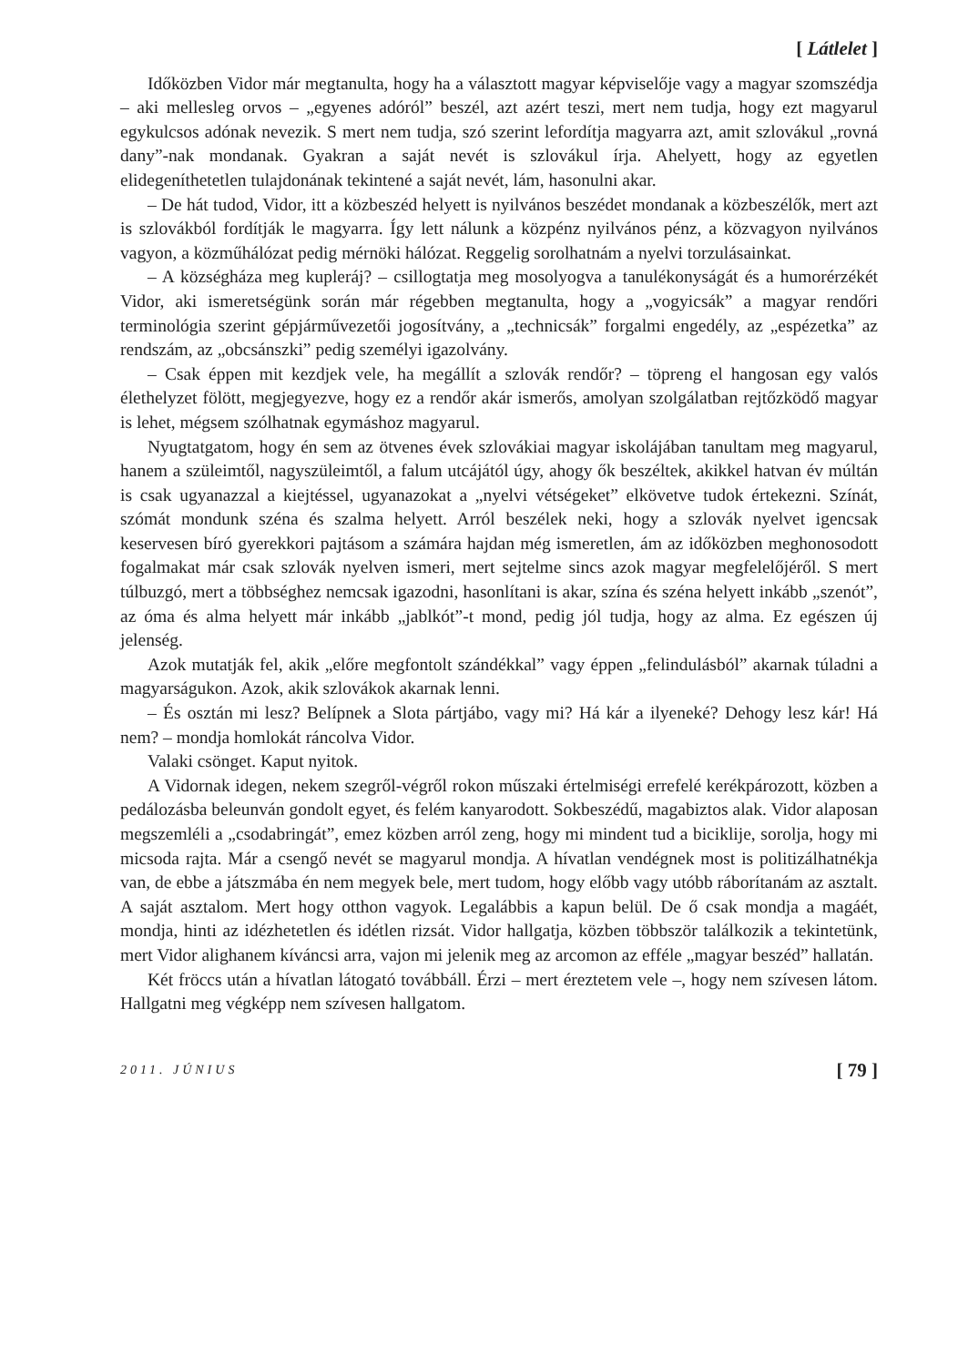[ Látlelet ]
Időközben Vidor már megtanulta, hogy ha a választott magyar képviselője vagy a magyar szomszédja – aki mellesleg orvos – „egyenes adóról” beszél, azt azért teszi, mert nem tudja, hogy ezt magyarul egykulcsos adónak nevezik. S mert nem tudja, szó szerint lefordítja magyarra azt, amit szlovákul „rovná dany”-nak mondanak. Gyakran a saját nevét is szlovákul írja. Ahelyett, hogy az egyetlen elidegeníthetetlen tulajdonának tekintené a saját nevét, lám, hasonulni akar.
– De hát tudod, Vidor, itt a közbeszéd helyett is nyilvános beszédet mondanak a közbeszélők, mert azt is szlovákból fordítják le magyarra. Így lett nálunk a közpénz nyilvános pénz, a közvagyon nyilvános vagyon, a közműhálózat pedig mérnöki hálózat. Reggelig sorolhatnám a nyelvi torzulásainkat.
– A községháza meg kupleráj? – csillogtatja meg mosolyogva a tanulékonyságát és a humorérzékét Vidor, aki ismeretségünk során már régebben megtanulta, hogy a „vogyicsák” a magyar rendőri terminológia szerint gépjárművezetői jogosítvány, a „technicsák” forgalmi engedély, az „espézetka” az rendszám, az „obcsánszki” pedig személyi igazolvány.
– Csak éppen mit kezdjek vele, ha megállít a szlovák rendőr? – töpreng el hangosan egy valós élethelyzet fölött, megjegyezve, hogy ez a rendőr akár ismerős, amolyan szolgálatban rejtőzködő magyar is lehet, mégsem szólhatnak egymáshoz magyarul.
Nyugtatgatom, hogy én sem az ötvenes évek szlovákiai magyar iskolájában tanultam meg magyarul, hanem a szüleimtől, nagyszüleimtől, a falum utcájától úgy, ahogy ők beszéltek, akikkel hatvan év múltán is csak ugyanazzal a kiejtéssel, ugyanazokat a „nyelvi vétségeket” elkövetve tudok értekezni. Színát, szómát mondunk széna és szalma helyett. Arról beszélek neki, hogy a szlovák nyelvet igencsak keservesen bíró gyerekkori pajtásom a számára hajdan még ismeretlen, ám az időközben meghonosodott fogalmakat már csak szlovák nyelven ismeri, mert sejtelme sincs azok magyar megfelelőjéről. S mert túlbuzgó, mert a többséghez nemcsak igazodni, hasonlítani is akar, szína és széna helyett inkább „szenót”, az óma és alma helyett már inkább „jablkót”-t mond, pedig jól tudja, hogy az alma. Ez egészen új jelenség.
Azok mutatják fel, akik „előre megfontolt szándékkal” vagy éppen „felindulásból” akarnak túladni a magyarságukon. Azok, akik szlovákok akarnak lenni.
– És osztán mi lesz? Belípnek a Slota pártjábo, vagy mi? Há kár a ilyeneké? Dehogy lesz kár! Há nem? – mondja homlokát ráncolva Vidor.
Valaki csönget. Kaput nyitok.
A Vidornak idegen, nekem szegről-végről rokon műszaki értelmiségi errefelé kerékpározott, közben a pedálozásba beleunván gondolt egyet, és felém kanyarodott. Sokbeszédű, magabiztos alak. Vidor alaposan megszemléli a „csodabringát”, emez közben arról zeng, hogy mi mindent tud a biciklije, sorolja, hogy mi micsoda rajta. Már a csengő nevét se magyarul mondja. A hívatlan vendégnek most is politizálhatnékja van, de ebbe a játszmába én nem megyek bele, mert tudom, hogy előbb vagy utóbb ráborítanám az asztalt. A saját asztalom. Mert hogy otthon vagyok. Legalábbis a kapun belül. De ő csak mondja a magáét, mondja, hinti az idézhetetlen és idétlen rizsát. Vidor hallgatja, közben többször találkozik a tekintetünk, mert Vidor alighanem kíváncsi arra, vajon mi jelenik meg az arcomon az efféle „magyar beszéd” hallatán.
Két fröccs után a hívatlan látogató továbbáll. Érzi – mert éreztetem vele –, hogy nem szívesen látom. Hallgatni meg végképp nem szívesen hallgatom.
2011. JÚNIUS [ 79 ]